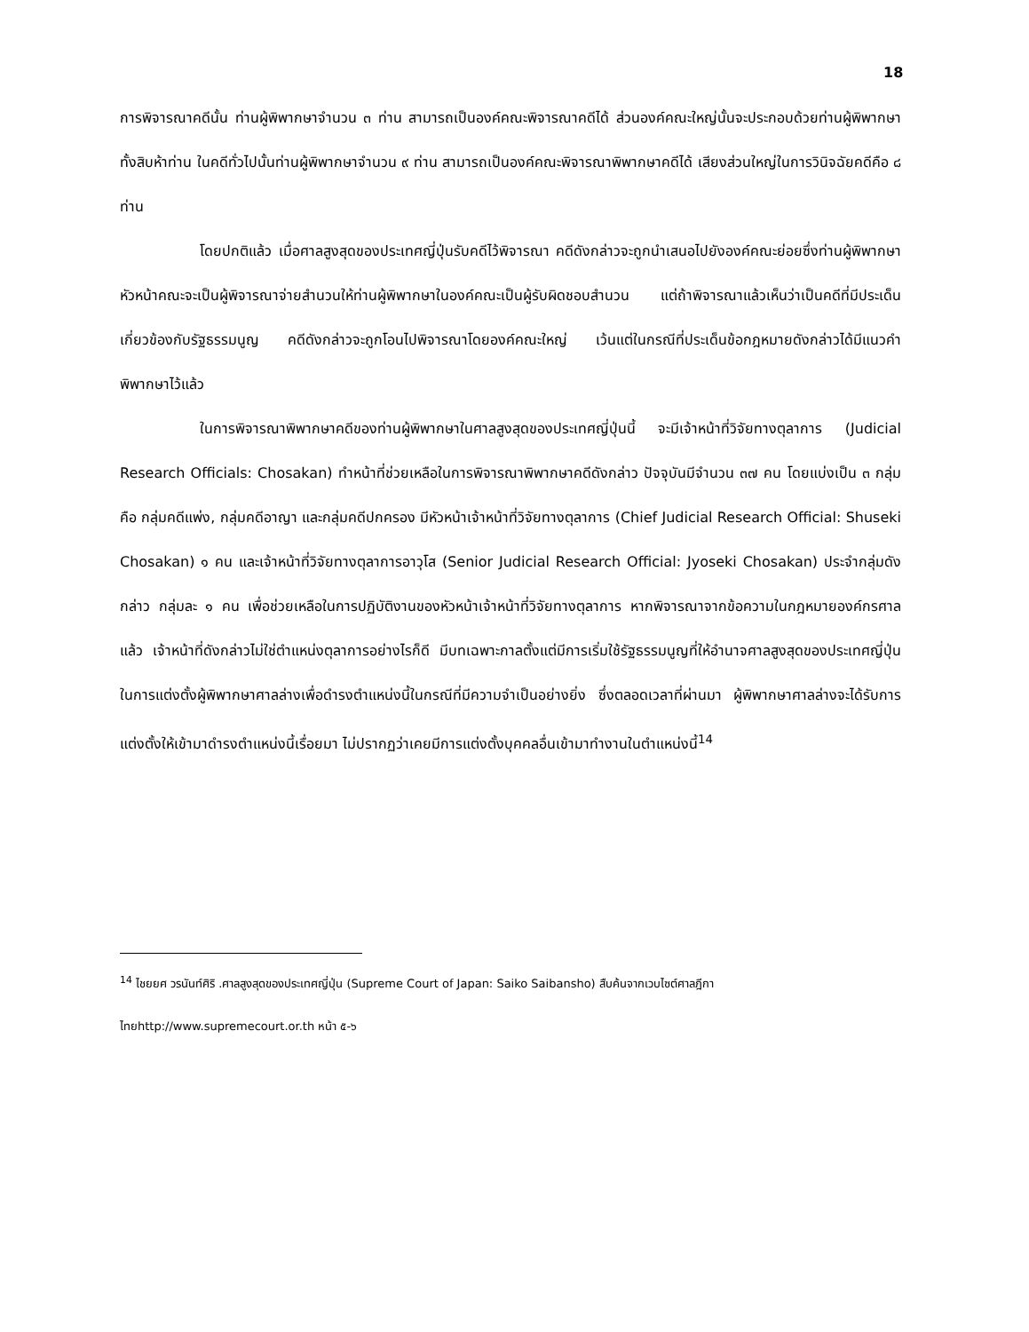18
การพิจารณาคดีนั้น ท่านผู้พิพากษาจำนวน ๓ ท่าน สามารถเป็นองค์คณะพิจารณาคดีได้ ส่วนองค์คณะใหญ่นั้นจะประกอบด้วยท่านผู้พิพากษาทั้งสิบห้าท่าน ในคดีทั่วไปนั้นท่านผู้พิพากษาจำนวน ๙ ท่าน สามารถเป็นองค์คณะพิจารณาพิพากษาคดีได้ เสียงส่วนใหญ่ในการวินิจฉัยคดีคือ ๘ ท่าน
โดยปกติแล้ว เมื่อศาลสูงสุดของประเทศญี่ปุ่นรับคดีไว้พิจารณา คดีดังกล่าวจะถูกนำเสนอไปยังองค์คณะย่อยซึ่งท่านผู้พิพากษาหัวหน้าคณะจะเป็นผู้พิจารณาจ่ายสำนวนให้ท่านผู้พิพากษาในองค์คณะเป็นผู้รับผิดชอบสำนวน แต่ถ้าพิจารณาแล้วเห็นว่าเป็นคดีที่มีประเด็นเกี่ยวข้องกับรัฐธรรมนูญ คดีดังกล่าวจะถูกโอนไปพิจารณาโดยองค์คณะใหญ่ เว้นแต่ในกรณีที่ประเด็นข้อกฎหมายดังกล่าวได้มีแนวคำพิพากษาไว้แล้ว
ในการพิจารณาพิพากษาคดีของท่านผู้พิพากษาในศาลสูงสุดของประเทศญี่ปุ่นนี้ จะมีเจ้าหน้าที่วิจัยทางตุลาการ (Judicial Research Officials: Chosakan) ทำหน้าที่ช่วยเหลือในการพิจารณาพิพากษาคดีดังกล่าว ปัจจุบันมีจำนวน ๓๗ คน โดยแบ่งเป็น ๓ กลุ่ม คือ กลุ่มคดีแพ่ง, กลุ่มคดีอาญา และกลุ่มคดีปกครอง มีหัวหน้าเจ้าหน้าที่วิจัยทางตุลาการ (Chief Judicial Research Official: Shuseki Chosakan) ๑ คน และเจ้าหน้าที่วิจัยทางตุลาการอาวุโส (Senior Judicial Research Official: Jyoseki Chosakan) ประจำกลุ่มดังกล่าว กลุ่มละ ๑ คน เพื่อช่วยเหลือในการปฏิบัติงานของหัวหน้าเจ้าหน้าที่วิจัยทางตุลาการ หากพิจารณาจากข้อความในกฎหมายองค์กรศาลแล้ว เจ้าหน้าที่ดังกล่าวไม่ใช่ตำแหน่งตุลาการอย่างไรก็ดี มีบทเฉพาะกาลตั้งแต่มีการเริ่มใช้รัฐธรรมนูญที่ให้อำนาจศาลสูงสุดของประเทศญี่ปุ่นในการแต่งตั้งผู้พิพากษาศาลล่างเพื่อดำรงตำแหน่งนี้ในกรณีที่มีความจำเป็นอย่างยิ่ง ซึ่งตลอดเวลาที่ผ่านมา ผู้พิพากษาศาลล่างจะได้รับการแต่งตั้งให้เข้ามาดำรงตำแหน่งนี้เรื่อยมา ไม่ปรากฏว่าเคยมีการแต่งตั้งบุคคลอื่นเข้ามาทำงานในตำแหน่งนี้<sup>14</sup>
<sup>14</sup> ไชยยศ วรนันท์ศิริ .ศาลสูงสุดของประเทศญี่ปุ่น (Supreme Court of Japan: Saiko Saibansho) สืบค้นจากเวบไซต์ศาลฎีกาไทยhttp://www.supremecourt.or.th หน้า ๕-๖